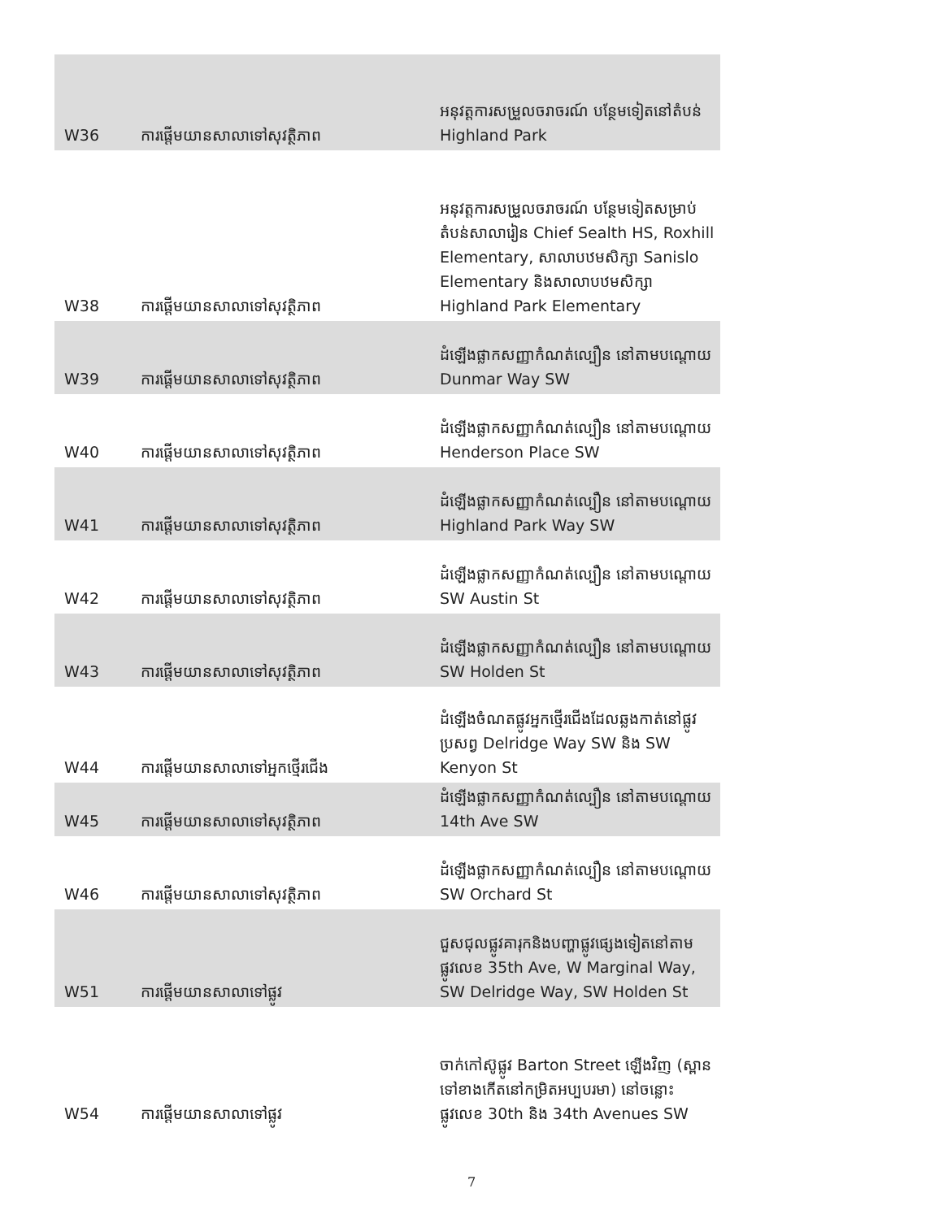| W36 | ការផ្ដើមយានសាលាទៅសុវត្ថិភាព | អនុវត្តការសម្រួលចរាចរណ៍ បន្ថែមទៀតនៅតំបន់ Highland Park |
| W38 | ការផ្ដើមយានសាលាទៅសុវត្ថិភាព | អនុវត្តការសម្រួលចរាចរណ៍ បន្ថែមទៀតសម្រាប់តំបន់សាលារៀន Chief Sealth HS, Roxhill Elementary, សាលាបឋមសិក្សា Sanislo Elementary និងសាលាបឋមសិក្សា Highland Park Elementary |
| W39 | ការផ្ដើមយានសាលាទៅសុវត្ថិភាព | ដំឡើងផ្លាកសញ្ញាកំណត់ល្បឿន នៅតាមបណ្ដោយ Dunmar Way SW |
| W40 | ការផ្ដើមយានសាលាទៅសុវត្ថិភាព | ដំឡើងផ្លាកសញ្ញាកំណត់ល្បឿន នៅតាមបណ្ដោយ Henderson Place SW |
| W41 | ការផ្ដើមយានសាលាទៅសុវត្ថិភាព | ដំឡើងផ្លាកសញ្ញាកំណត់ល្បឿន នៅតាមបណ្ដោយ Highland Park Way SW |
| W42 | ការផ្ដើមយានសាលាទៅសុវត្ថិភាព | ដំឡើងផ្លាកសញ្ញាកំណត់ល្បឿន នៅតាមបណ្ដោយ SW Austin St |
| W43 | ការផ្ដើមយានសាលាទៅសុវត្ថិភាព | ដំឡើងផ្លាកសញ្ញាកំណត់ល្បឿន នៅតាមបណ្ដោយ SW Holden St |
| W44 | ការផ្ដើមយានសាលាទៅអ្នកថ្មើរជើង | ដំឡើងចំណតផ្លូវអ្នកថ្មើរជើងដែលឆ្លងកាត់នៅផ្លូវប្រសព្វ Delridge Way SW និង SW Kenyon St |
| W45 | ការផ្ដើមយានសាលាទៅសុវត្ថិភាព | ដំឡើងផ្លាកសញ្ញាកំណត់ល្បឿន នៅតាមបណ្ដោយ 14th Ave SW |
| W46 | ការផ្ដើមយានសាលាទៅសុវត្ថិភាព | ដំឡើងផ្លាកសញ្ញាកំណត់ល្បឿន នៅតាមបណ្ដោយ SW Orchard St |
| W51 | ការផ្ដើមយានសាលាទៅផ្លូវ | ជួសជុលផ្លូវគារុកនិងបញ្ហាផ្លូវផ្សេងទៀតនៅតាមផ្លូវលេខ 35th Ave, W Marginal Way, SW Delridge Way, SW Holden St |
| W54 | ការផ្ដើមយានសាលាទៅផ្លូវ | ចាក់កៅស៊ូផ្លូវ Barton Street ឡើងវិញ (ស្ពានទៅខាងកើតនៅកម្រិតអប្បបរមា) នៅចន្លោះផ្លូវលេខ 30th និង 34th Avenues SW |
7